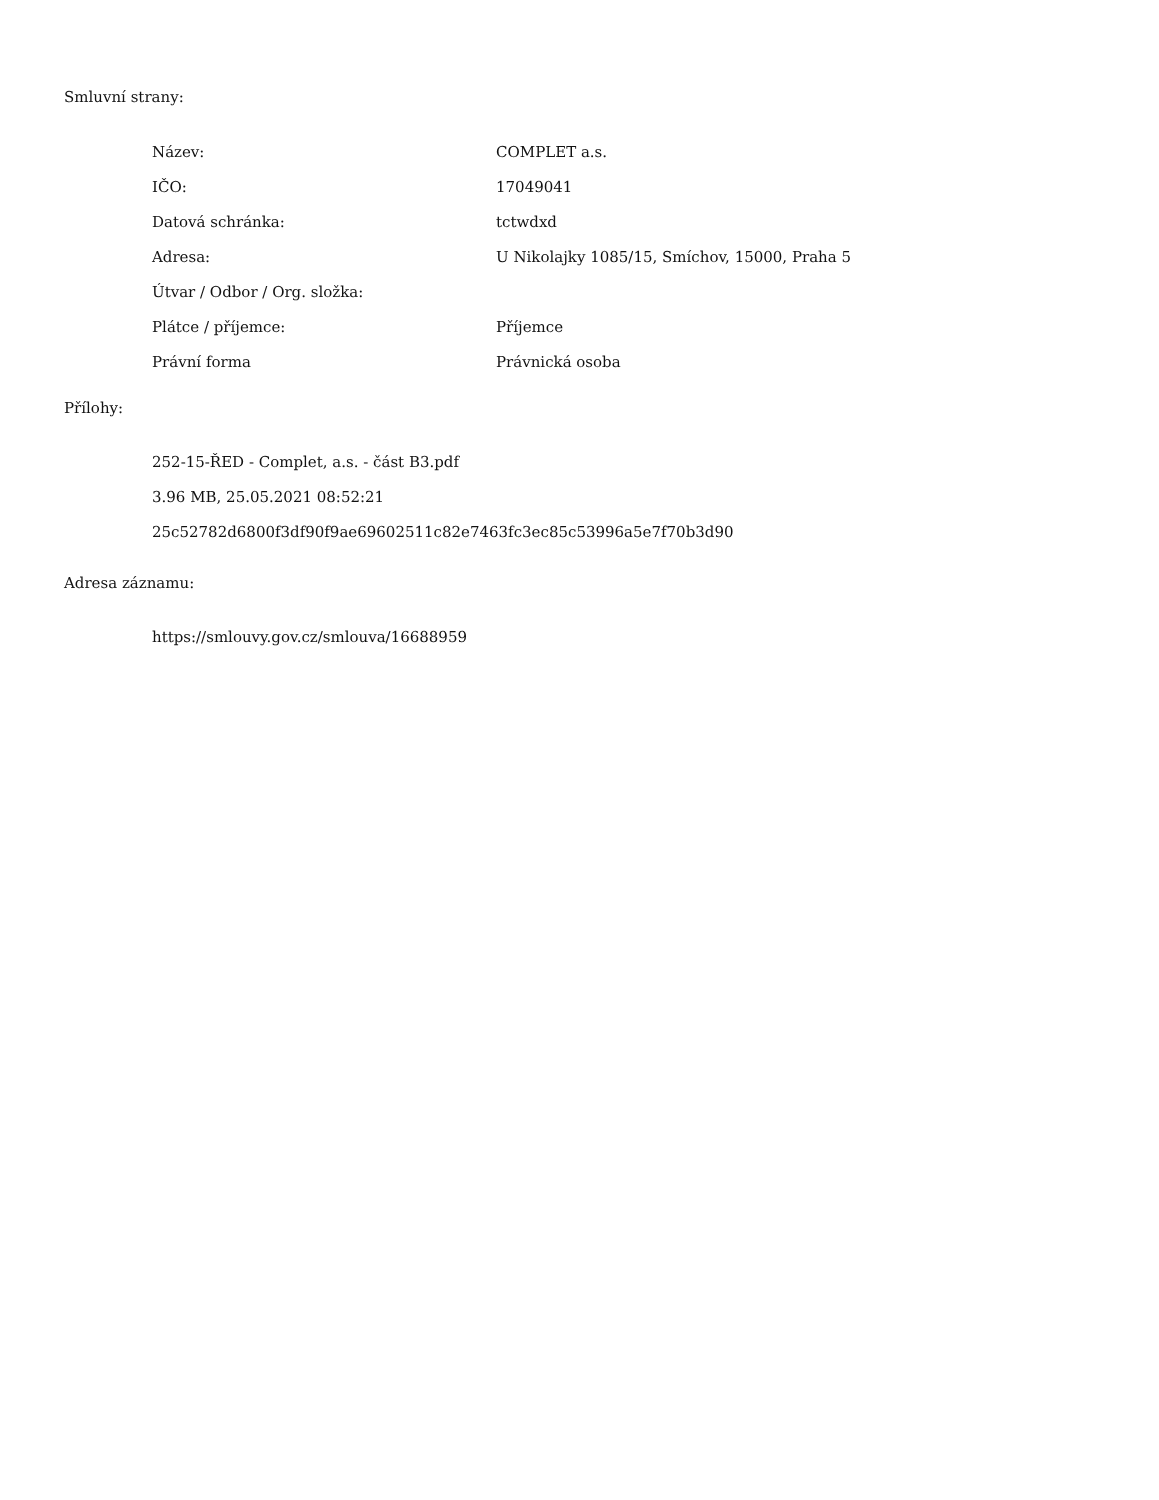Smluvní strany:
| Název: | COMPLET a.s. |
| IČO: | 17049041 |
| Datová schránka: | tctwdxd |
| Adresa: | U Nikolajky 1085/15, Smíchov, 15000, Praha 5 |
| Útvar / Odbor / Org. složka: | |
| Plátce / příjemce: | Příjemce |
| Právní forma | Právnická osoba |
Přílohy:
252-15-ŘED - Complet, a.s. - část B3.pdf
3.96 MB, 25.05.2021 08:52:21
25c52782d6800f3df90f9ae69602511c82e7463fc3ec85c53996a5e7f70b3d90
Adresa záznamu:
https://smlouvy.gov.cz/smlouva/16688959